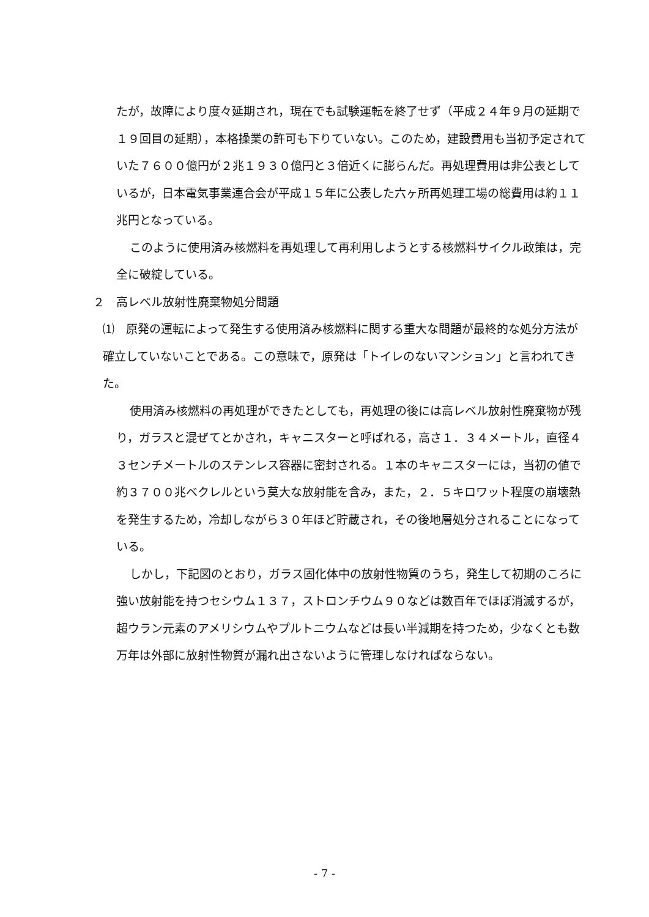たが，故障により度々延期され，現在でも試験運転を終了せず（平成２４年９月の延期で１９回目の延期），本格操業の許可も下りていない。このため，建設費用も当初予定されていた７６００億円が２兆１９３０億円と３倍近くに膨らんだ。再処理費用は非公表としているが，日本電気事業連合会が平成１５年に公表した六ヶ所再処理工場の総費用は約１１兆円となっている。
このように使用済み核燃料を再処理して再利用しようとする核燃料サイクル政策は，完全に破綻している。
２　高レベル放射性廃棄物処分問題
⑴　原発の運転によって発生する使用済み核燃料に関する重大な問題が最終的な処分方法が確立していないことである。この意味で，原発は「トイレのないマンション」と言われてきた。
使用済み核燃料の再処理ができたとしても，再処理の後には高レベル放射性廃棄物が残り，ガラスと混ぜてとかされ，キャニスターと呼ばれる，高さ１．３４メートル，直径４３センチメートルのステンレス容器に密封される。１本のキャニスターには，当初の値で約３７００兆ベクレルという莫大な放射能を含み，また，２．５キロワット程度の崩壊熱を発生するため，冷却しながら３０年ほど貯蔵され，その後地層処分されることになっている。
しかし，下記図のとおり，ガラス固化体中の放射性物質のうち，発生して初期のころに強い放射能を持つセシウム１３７，ストロンチウム９０などは数百年でほぼ消滅するが，超ウラン元素のアメリシウムやプルトニウムなどは長い半減期を持つため，少なくとも数万年は外部に放射性物質が漏れ出さないように管理しなければならない。
- 7 -